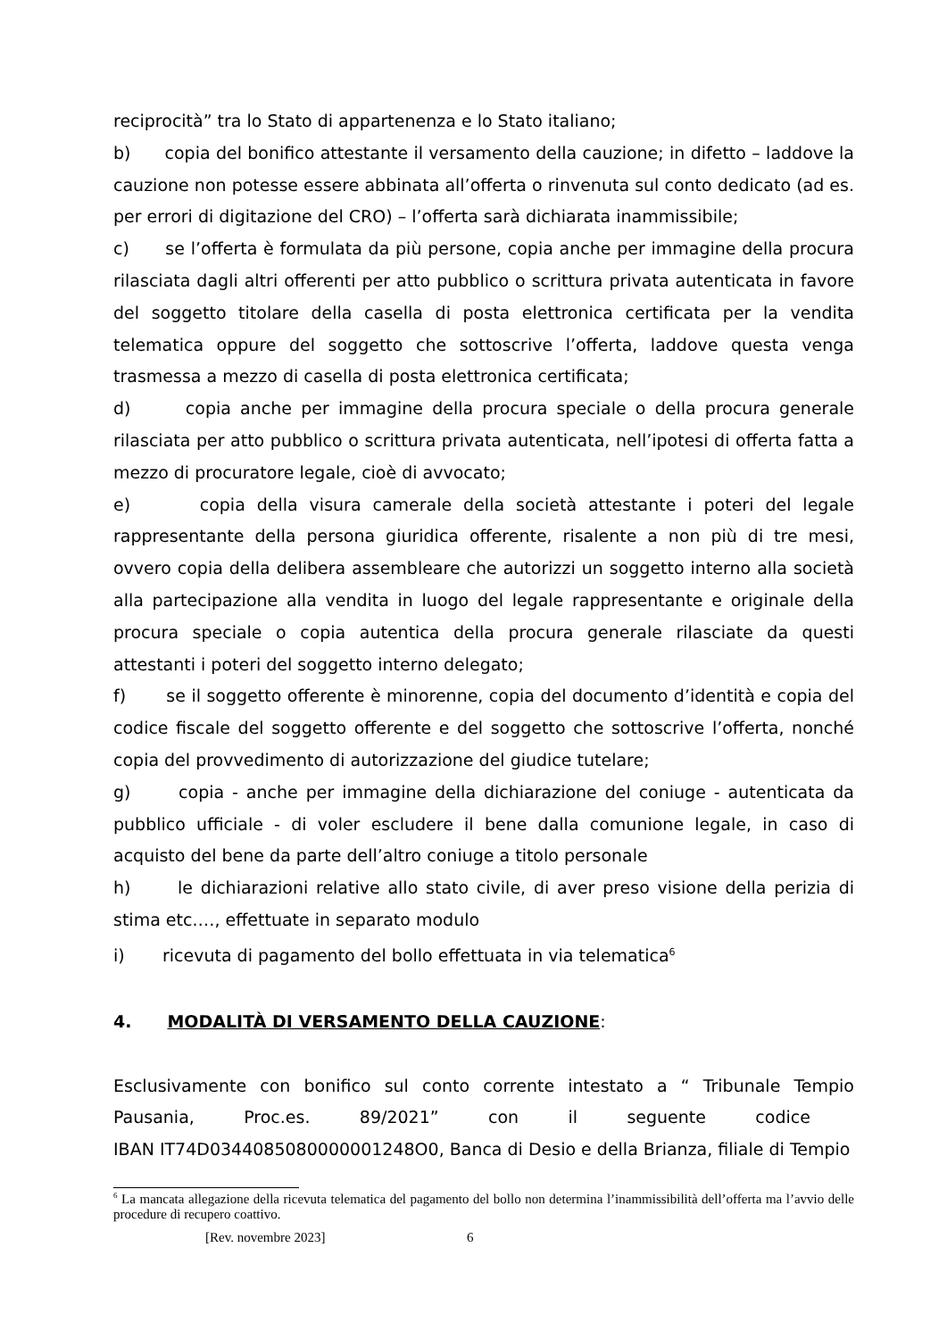reciprocità” tra lo Stato di appartenenza e lo Stato italiano;
b) copia del bonifico attestante il versamento della cauzione; in difetto – laddove la cauzione non potesse essere abbinata all’offerta o rinvenuta sul conto dedicato (ad es. per errori di digitazione del CRO) – l’offerta sarà dichiarata inammissibile;
c) se l’offerta è formulata da più persone, copia anche per immagine della procura rilasciata dagli altri offerenti per atto pubblico o scrittura privata autenticata in favore del soggetto titolare della casella di posta elettronica certificata per la vendita telematica oppure del soggetto che sottoscrive l’offerta, laddove questa venga trasmessa a mezzo di casella di posta elettronica certificata;
d) copia anche per immagine della procura speciale o della procura generale rilasciata per atto pubblico o scrittura privata autenticata, nell’ipotesi di offerta fatta a mezzo di procuratore legale, cioè di avvocato;
e) copia della visura camerale della società attestante i poteri del legale rappresentante della persona giuridica offerente, risalente a non più di tre mesi, ovvero copia della delibera assembleare che autorizzi un soggetto interno alla società alla partecipazione alla vendita in luogo del legale rappresentante e originale della procura speciale o copia autentica della procura generale rilasciate da questi attestanti i poteri del soggetto interno delegato;
f) se il soggetto offerente è minorenne, copia del documento d’identità e copia del codice fiscale del soggetto offerente e del soggetto che sottoscrive l’offerta, nonché copia del provvedimento di autorizzazione del giudice tutelare;
g) copia - anche per immagine della dichiarazione del coniuge - autenticata da pubblico ufficiale - di voler escludere il bene dalla comunione legale, in caso di acquisto del bene da parte dell’altro coniuge a titolo personale
h) le dichiarazioni relative allo stato civile, di aver preso visione della perizia di stima etc.…, effettuate in separato modulo
i) ricevuta di pagamento del bollo effettuata in via telematica<sup>6</sup>
4. MODALITÀ DI VERSAMENTO DELLA CAUZIONE:
Esclusivamente con bonifico sul conto corrente intestato a “ Tribunale Tempio Pausania, Proc.es. 89/2021” con il seguente codice IBAN IT74D0344085080000001248O0, Banca di Desio e della Brianza, filiale di Tempio
<sup>6</sup> La mancata allegazione della ricevuta telematica del pagamento del bollo non determina l’inammissibilità dell’offerta ma l’avvio delle procedure di recupero coattivo.
[Rev. novembre 2023] 6